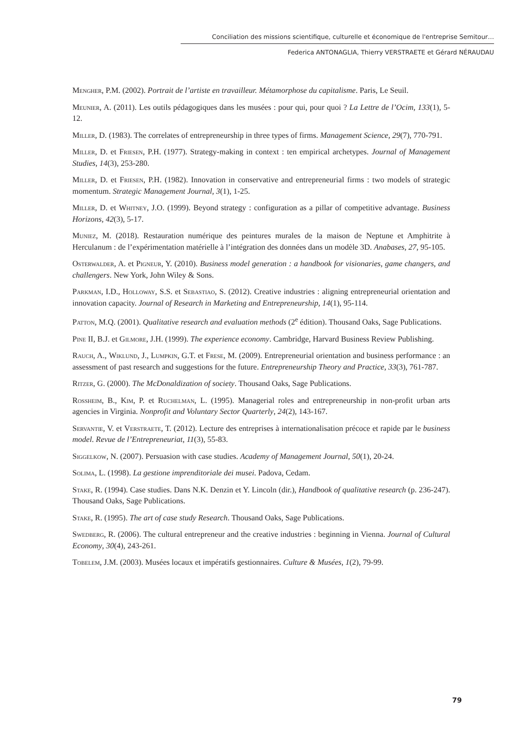Conciliation des missions scientifique, culturelle et économique de l'entreprise Semitour…
Federica ANTONAGLIA, Thierry VERSTRAETE et Gérard NÉRAUDAU
Mengher, P.M. (2002). Portrait de l’artiste en travailleur. Métamorphose du capitalisme. Paris, Le Seuil.
Meunier, A. (2011). Les outils pédagogiques dans les musées : pour qui, pour quoi ? La Lettre de l’Ocim, 133(1), 5-12.
Miller, D. (1983). The correlates of entrepreneurship in three types of firms. Management Science, 29(7), 770-791.
Miller, D. et Friesen, P.H. (1977). Strategy-making in context : ten empirical archetypes. Journal of Management Studies, 14(3), 253-280.
Miller, D. et Friesen, P.H. (1982). Innovation in conservative and entrepreneurial firms : two models of strategic momentum. Strategic Management Journal, 3(1), 1-25.
Miller, D. et Whitney, J.O. (1999). Beyond strategy : configuration as a pillar of competitive advantage. Business Horizons, 42(3), 5-17.
Muniez, M. (2018). Restauration numérique des peintures murales de la maison de Neptune et Amphitrite à Herculanum : de l’expérimentation matérielle à l’intégration des données dans un modèle 3D. Anabases, 27, 95-105.
Osterwalder, A. et Pigneur, Y. (2010). Business model generation : a handbook for visionaries, game changers, and challengers. New York, John Wiley & Sons.
Parkman, I.D., Holloway, S.S. et Sebastiao, S. (2012). Creative industries : aligning entrepreneurial orientation and innovation capacity. Journal of Research in Marketing and Entrepreneurship, 14(1), 95-114.
Patton, M.Q. (2001). Qualitative research and evaluation methods (2<sup>e</sup> édition). Thousand Oaks, Sage Publications.
Pine II, B.J. et Gilmore, J.H. (1999). The experience economy. Cambridge, Harvard Business Review Publishing.
Rauch, A., Wiklund, J., Lumpkin, G.T. et Frese, M. (2009). Entrepreneurial orientation and business performance : an assessment of past research and suggestions for the future. Entrepreneurship Theory and Practice, 33(3), 761-787.
Ritzer, G. (2000). The McDonaldization of society. Thousand Oaks, Sage Publications.
Rossheim, B., Kim, P. et Ruchelman, L. (1995). Managerial roles and entrepreneurship in non-profit urban arts agencies in Virginia. Nonprofit and Voluntary Sector Quarterly, 24(2), 143-167.
Servantie, V. et Verstraete, T. (2012). Lecture des entreprises à internationalisation précoce et rapide par le business model. Revue de l’Entrepreneuriat, 11(3), 55-83.
Siggelkow, N. (2007). Persuasion with case studies. Academy of Management Journal, 50(1), 20-24.
Solima, L. (1998). La gestione imprenditoriale dei musei. Padova, Cedam.
Stake, R. (1994). Case studies. Dans N.K. Denzin et Y. Lincoln (dir.), Handbook of qualitative research (p. 236-247). Thousand Oaks, Sage Publications.
Stake, R. (1995). The art of case study Research. Thousand Oaks, Sage Publications.
Swedberg, R. (2006). The cultural entrepreneur and the creative industries : beginning in Vienna. Journal of Cultural Economy, 30(4), 243-261.
Tobelem, J.M. (2003). Musées locaux et impératifs gestionnaires. Culture & Musées, 1(2), 79-99.
79